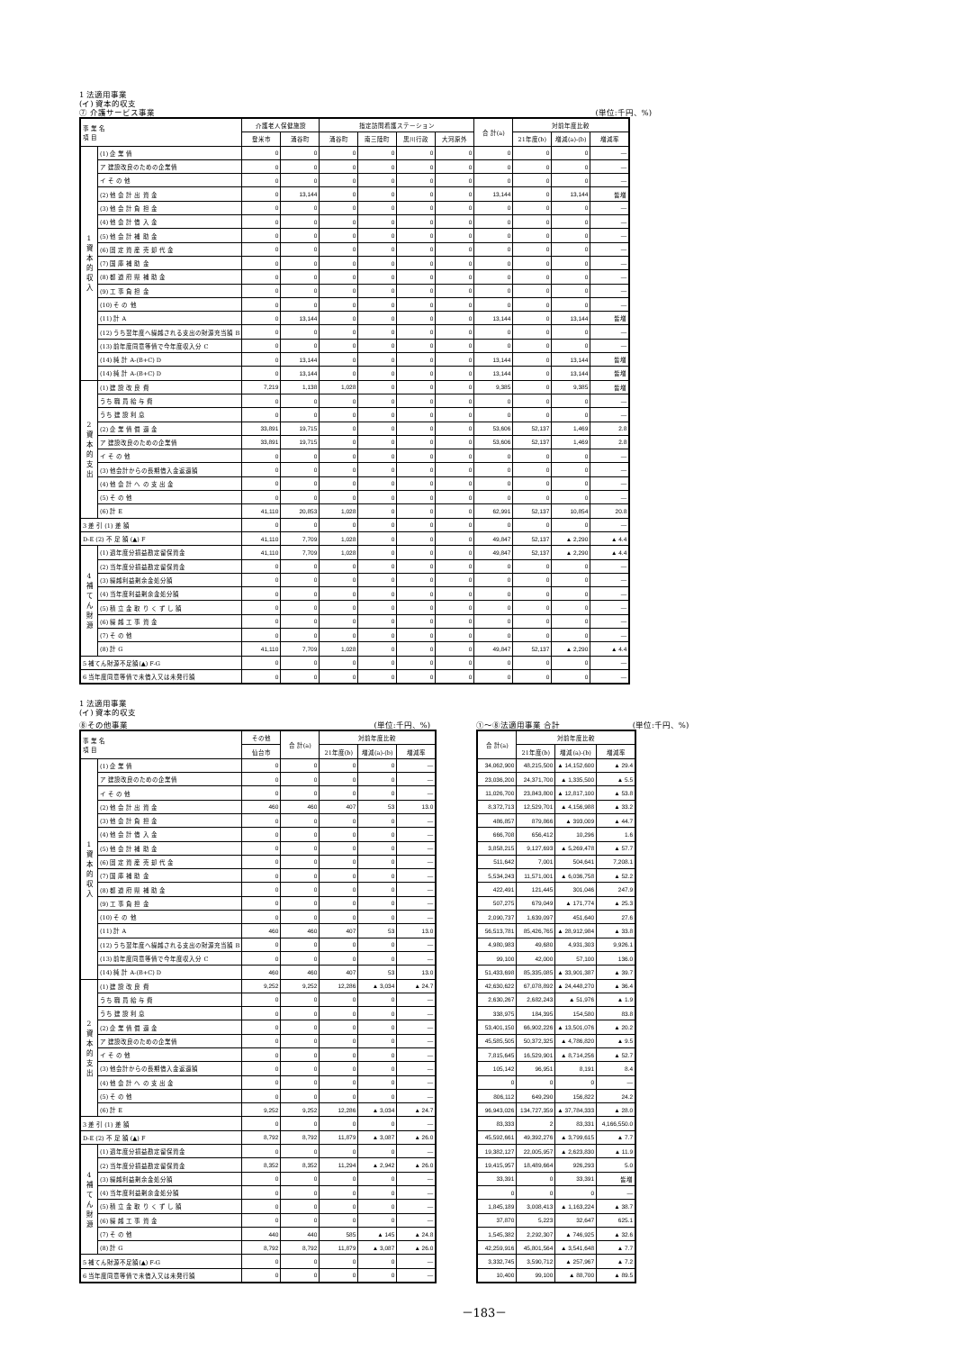1 法適用事業
(イ) 資本的収支
⑦ 介護サービス事業 (単位:千円、%)
| 事 業 名 項 目 | | 介護老人保健施設 | | 指定訪問看護ステーション | | | | 合 計(a) | 対前年度比較 | | |
| --- | --- | --- | --- | --- | --- | --- | --- | --- | --- | --- | --- |
| | | 登米市 | 涌谷町 | 涌谷町 | 南三陸町 | 黒川行政 | 大河原外 | | 21年度(b) | 増減(a)-(b) | 増減率 |
| 1 資 本 的 収 入 | (1) 企 業 債 | 0 | 0 | 0 | 0 | 0 | 0 | 0 | 0 | 0 | — |
| | ア 建設改良のための企業債 | 0 | 0 | 0 | 0 | 0 | 0 | 0 | 0 | 0 | — |
| | イ そ の 他 | 0 | 0 | 0 | 0 | 0 | 0 | 0 | 0 | 0 | — |
| | (2) 他 会 計 出 資 金 | 0 | 13,144 | 0 | 0 | 0 | 0 | 13,144 | 0 | 13,144 | 皆増 |
| | (3) 他 会 計 負 担 金 | 0 | 0 | 0 | 0 | 0 | 0 | 0 | 0 | 0 | — |
| | (4) 他 会 計 借 入 金 | 0 | 0 | 0 | 0 | 0 | 0 | 0 | 0 | 0 | — |
| | (5) 他 会 計 補 助 金 | 0 | 0 | 0 | 0 | 0 | 0 | 0 | 0 | 0 | — |
| | (6) 固 定 資 産 売 却 代 金 | 0 | 0 | 0 | 0 | 0 | 0 | 0 | 0 | 0 | — |
| | (7) 国 庫 補 助 金 | 0 | 0 | 0 | 0 | 0 | 0 | 0 | 0 | 0 | — |
| | (8) 都 道 府 県 補 助 金 | 0 | 0 | 0 | 0 | 0 | 0 | 0 | 0 | 0 | — |
| | (9) 工 事 負 担 金 | 0 | 0 | 0 | 0 | 0 | 0 | 0 | 0 | 0 | — |
| | (10) そ の 他 | 0 | 0 | 0 | 0 | 0 | 0 | 0 | 0 | 0 | — |
| | (11) 計 A | 0 | 13,144 | 0 | 0 | 0 | 0 | 13,144 | 0 | 13,144 | 皆増 |
| | (12) うち翌年度へ繰越される支出の財源充当額 B | 0 | 0 | 0 | 0 | 0 | 0 | 0 | 0 | 0 | — |
| | (13) 前年度同意等債で今年度収入分 C | 0 | 0 | 0 | 0 | 0 | 0 | 0 | 0 | 0 | — |
| | (14) 純 計 A-(B+C) D | 0 | 13,144 | 0 | 0 | 0 | 0 | 13,144 | 0 | 13,144 | 皆増 |
| | (14) 純 計 A-(B+C) D | 0 | 13,144 | 0 | 0 | 0 | 0 | 13,144 | 0 | 13,144 | 皆増 |
| 2 資 本 的 支 出 | (1) 建 設 改 良 費 | 7,219 | 1,138 | 1,028 | 0 | 0 | 0 | 9,385 | 0 | 9,385 | 皆増 |
| | うち 職 員 給 与 費 | 0 | 0 | 0 | 0 | 0 | 0 | 0 | 0 | 0 | — |
| | うち 建 設 利 息 | 0 | 0 | 0 | 0 | 0 | 0 | 0 | 0 | 0 | — |
| | (2) 企 業 債 償 還 金 | 33,891 | 19,715 | 0 | 0 | 0 | 0 | 53,606 | 52,137 | 1,469 | 2.8 |
| | ア 建設改良のための企業債 | 33,891 | 19,715 | 0 | 0 | 0 | 0 | 53,606 | 52,137 | 1,469 | 2.8 |
| | イ そ の 他 | 0 | 0 | 0 | 0 | 0 | 0 | 0 | 0 | 0 | — |
| | (3) 他会計からの長期借入金返還額 | 0 | 0 | 0 | 0 | 0 | 0 | 0 | 0 | 0 | — |
| | (4) 他 会 計 へ の 支 出 金 | 0 | 0 | 0 | 0 | 0 | 0 | 0 | 0 | 0 | — |
| | (5) そ の 他 | 0 | 0 | 0 | 0 | 0 | 0 | 0 | 0 | 0 | — |
| | (6) 計 E | 41,110 | 20,853 | 1,028 | 0 | 0 | 0 | 62,991 | 52,137 | 10,854 | 20.8 |
| 3 差 引 (1) 差 額 | | 0 | 0 | 0 | 0 | 0 | 0 | 0 | 0 | 0 | — |
| D-E (2) 不 足 額 (▲) F | | 41,110 | 7,709 | 1,028 | 0 | 0 | 0 | 49,847 | 52,137 | ▲ 2,290 | ▲ 4.4 |
| 4 補 て ん 財 源 | (1) 過年度分損益勘定留保資金 | 41,110 | 7,709 | 1,028 | 0 | 0 | 0 | 49,847 | 52,137 | ▲ 2,290 | ▲ 4.4 |
| | (2) 当年度分損益勘定留保資金 | 0 | 0 | 0 | 0 | 0 | 0 | 0 | 0 | 0 | — |
| | (3) 繰越利益剰余金処分額 | 0 | 0 | 0 | 0 | 0 | 0 | 0 | 0 | 0 | — |
| | (4) 当年度利益剰余金処分額 | 0 | 0 | 0 | 0 | 0 | 0 | 0 | 0 | 0 | — |
| | (5) 積 立 金 取 り く ず し 額 | 0 | 0 | 0 | 0 | 0 | 0 | 0 | 0 | 0 | — |
| | (6) 繰 越 工 事 資 金 | 0 | 0 | 0 | 0 | 0 | 0 | 0 | 0 | 0 | — |
| | (7) そ の 他 | 0 | 0 | 0 | 0 | 0 | 0 | 0 | 0 | 0 | — |
| | (8) 計 G | 41,110 | 7,709 | 1,028 | 0 | 0 | 0 | 49,847 | 52,137 | ▲ 2,290 | ▲ 4.4 |
| 5 補てん財源不足額(▲) F-G | | 0 | 0 | 0 | 0 | 0 | 0 | 0 | 0 | 0 | — |
| 6 当年度同意等債で未借入又は未発行額 | | 0 | 0 | 0 | 0 | 0 | 0 | 0 | 0 | 0 | — |
1 法適用事業
(イ) 資本的収支
⑧その他事業 (単位:千円、%)
| 事 業 名 項 目 | | その他 | 合 計(a) | 対前年度比較 | | |
| --- | --- | --- | --- | --- | --- | --- |
| | | 仙台市 | | 21年度(b) | 増減(a)-(b) | 増減率 |
| 1 資 本 的 収 入 | (1) 企 業 債 | 0 | 0 | 0 | 0 | — |
| | ア 建設改良のための企業債 | 0 | 0 | 0 | 0 | — |
| | イ そ の 他 | 0 | 0 | 0 | 0 | — |
| | (2) 他 会 計 出 資 金 | 460 | 460 | 407 | 53 | 13.0 |
| | (3) 他 会 計 負 担 金 | 0 | 0 | 0 | 0 | — |
| | (4) 他 会 計 借 入 金 | 0 | 0 | 0 | 0 | — |
| | (5) 他 会 計 補 助 金 | 0 | 0 | 0 | 0 | — |
| | (6) 固 定 資 産 売 却 代 金 | 0 | 0 | 0 | 0 | — |
| | (7) 国 庫 補 助 金 | 0 | 0 | 0 | 0 | — |
| | (8) 都 道 府 県 補 助 金 | 0 | 0 | 0 | 0 | — |
| | (9) 工 事 負 担 金 | 0 | 0 | 0 | 0 | — |
| | (10) そ の 他 | 0 | 0 | 0 | 0 | — |
| | (11) 計 A | 460 | 460 | 407 | 53 | 13.0 |
| | (12) うち翌年度へ繰越される支出の財源充当額 B | 0 | 0 | 0 | 0 | — |
| | (13) 前年度同意等債で今年度収入分 C | 0 | 0 | 0 | 0 | — |
| | (14) 純 計 A-(B+C) D | 460 | 460 | 407 | 53 | 13.0 |
| 2 資 本 的 支 出 | (1) 建 設 改 良 費 | 9,252 | 9,252 | 12,286 | ▲ 3,034 | ▲ 24.7 |
| | うち 職 員 給 与 費 | 0 | 0 | 0 | 0 | — |
| | うち 建 設 利 息 | 0 | 0 | 0 | 0 | — |
| | (2) 企 業 債 償 還 金 | 0 | 0 | 0 | 0 | — |
| | ア 建設改良のための企業債 | 0 | 0 | 0 | 0 | — |
| | イ そ の 他 | 0 | 0 | 0 | 0 | — |
| | (3) 他会計からの長期借入金返還額 | 0 | 0 | 0 | 0 | — |
| | (4) 他 会 計 へ の 支 出 金 | 0 | 0 | 0 | 0 | — |
| | (5) そ の 他 | 0 | 0 | 0 | 0 | — |
| | (6) 計 E | 9,252 | 9,252 | 12,286 | ▲ 3,034 | ▲ 24.7 |
| 3 差 引 (1) 差 額 | | 0 | 0 | 0 | 0 | — |
| D-E (2) 不 足 額 (▲) F | | 8,792 | 8,792 | 11,879 | ▲ 3,087 | ▲ 26.0 |
| 4 補 て ん 財 源 | (1) 過年度分損益勘定留保資金 | 0 | 0 | 0 | 0 | — |
| | (2) 当年度分損益勘定留保資金 | 8,352 | 8,352 | 11,294 | ▲ 2,942 | ▲ 26.0 |
| | (3) 繰越利益剰余金処分額 | 0 | 0 | 0 | 0 | — |
| | (4) 当年度利益剰余金処分額 | 0 | 0 | 0 | 0 | — |
| | (5) 積 立 金 取 り く ず し 額 | 0 | 0 | 0 | 0 | — |
| | (6) 繰 越 工 事 資 金 | 0 | 0 | 0 | 0 | — |
| | (7) そ の 他 | 440 | 440 | 585 | ▲ 145 | ▲ 24.8 |
| | (8) 計 G | 8,792 | 8,792 | 11,879 | ▲ 3,087 | ▲ 26.0 |
| 5 補てん財源不足額(▲) F-G | | 0 | 0 | 0 | 0 | — |
| 6 当年度同意等債で未借入又は未発行額 | | 0 | 0 | 0 | 0 | — |
①～⑧法適用事業 合計 (単位:千円、%)
| 合 計(a) | 対前年度比較 | | |
| --- | --- | --- | --- |
| | 21年度(b) | 増減(a)-(b) | 増減率 |
| 34,062,900 | 48,215,500 | ▲ 14,152,600 | ▲ 29.4 |
| 23,036,200 | 24,371,700 | ▲ 1,335,500 | ▲ 5.5 |
| 11,026,700 | 23,843,800 | ▲ 12,817,100 | ▲ 53.8 |
| 8,372,713 | 12,529,701 | ▲ 4,156,988 | ▲ 33.2 |
| 486,857 | 879,866 | ▲ 393,009 | ▲ 44.7 |
| 666,708 | 656,412 | 10,296 | 1.6 |
| 3,858,215 | 9,127,693 | ▲ 5,269,478 | ▲ 57.7 |
| 511,642 | 7,001 | 504,641 | 7,208.1 |
| 5,534,243 | 11,571,001 | ▲ 6,036,758 | ▲ 52.2 |
| 422,491 | 121,445 | 301,046 | 247.9 |
| 507,275 | 679,049 | ▲ 171,774 | ▲ 25.3 |
| 2,090,737 | 1,639,097 | 451,640 | 27.6 |
| 56,513,781 | 85,426,765 | ▲ 28,912,984 | ▲ 33.8 |
| 4,980,983 | 49,680 | 4,931,303 | 9,926.1 |
| 99,100 | 42,000 | 57,100 | 136.0 |
| 51,433,698 | 85,335,085 | ▲ 33,901,387 | ▲ 39.7 |
| 42,630,622 | 67,078,892 | ▲ 24,448,270 | ▲ 36.4 |
| 2,630,267 | 2,682,243 | ▲ 51,976 | ▲ 1.9 |
| 338,975 | 184,395 | 154,580 | 83.8 |
| 53,401,150 | 66,902,226 | ▲ 13,501,076 | ▲ 20.2 |
| 45,585,505 | 50,372,325 | ▲ 4,786,820 | ▲ 9.5 |
| 7,815,645 | 16,529,901 | ▲ 8,714,256 | ▲ 52.7 |
| 105,142 | 96,951 | 8,191 | 8.4 |
| 0 | 0 | 0 | — |
| 806,112 | 649,290 | 156,822 | 24.2 |
| 96,943,026 | 134,727,359 | ▲ 37,784,333 | ▲ 28.0 |
| 83,333 | 2 | 83,331 | 4,166,550.0 |
| 45,592,661 | 49,392,276 | ▲ 3,799,615 | ▲ 7.7 |
| 19,382,127 | 22,005,957 | ▲ 2,623,830 | ▲ 11.9 |
| 19,415,957 | 18,489,664 | 926,293 | 5.0 |
| 33,391 | 0 | 33,391 | 皆増 |
| 0 | 0 | 0 | — |
| 1,845,189 | 3,008,413 | ▲ 1,163,224 | ▲ 38.7 |
| 37,870 | 5,223 | 32,647 | 625.1 |
| 1,545,382 | 2,292,307 | ▲ 746,925 | ▲ 32.6 |
| 42,259,916 | 45,801,564 | ▲ 3,541,648 | ▲ 7.7 |
| 3,332,745 | 3,590,712 | ▲ 257,967 | ▲ 7.2 |
| 10,400 | 99,100 | ▲ 88,700 | ▲ 89.5 |
－183－